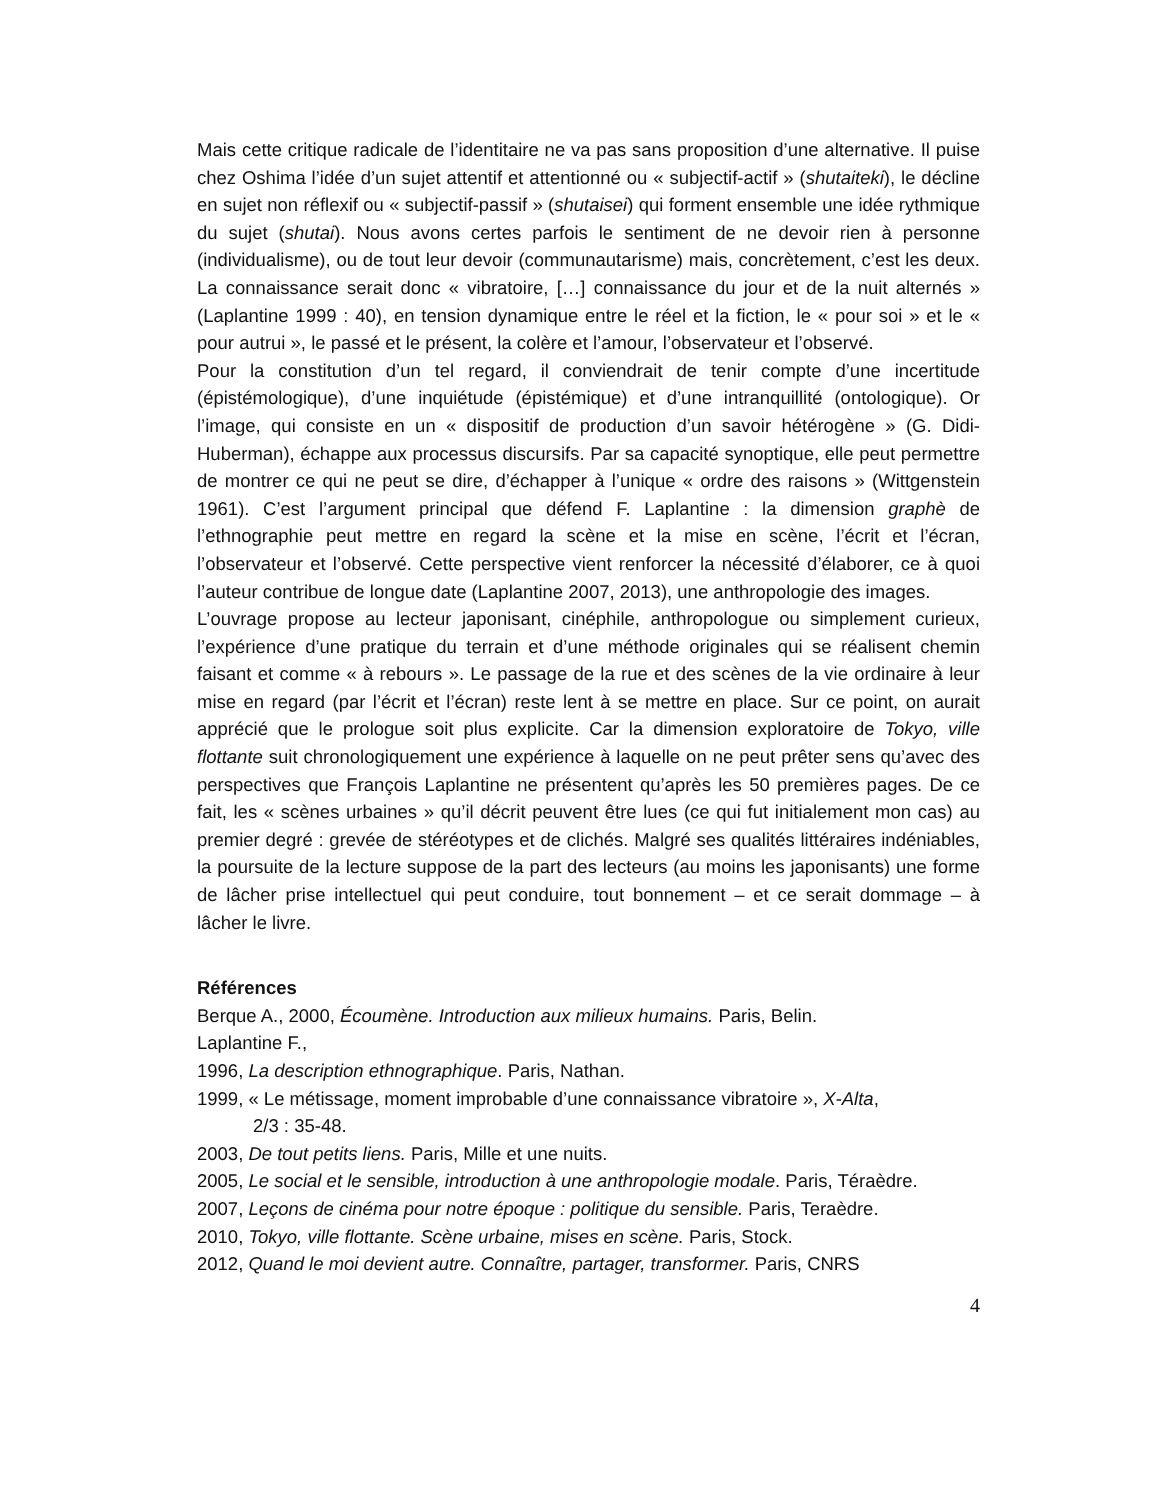Mais cette critique radicale de l’identitaire ne va pas sans proposition d’une alternative. Il puise chez Oshima l’idée d’un sujet attentif et attentionné ou « subjectif-actif » (shutaiteki), le décline en sujet non réflexif ou « subjectif-passif » (shutaisei) qui forment ensemble une idée rythmique du sujet (shutai). Nous avons certes parfois le sentiment de ne devoir rien à personne (individualisme), ou de tout leur devoir (communautarisme) mais, concrètement, c’est les deux. La connaissance serait donc « vibratoire, […] connaissance du jour et de la nuit alternés » (Laplantine 1999 : 40), en tension dynamique entre le réel et la fiction, le « pour soi » et le « pour autrui », le passé et le présent, la colère et l’amour, l’observateur et l’observé.
Pour la constitution d’un tel regard, il conviendrait de tenir compte d’une incertitude (épistémologique), d’une inquiétude (épistémique) et d’une intranquillité (ontologique). Or l’image, qui consiste en un « dispositif de production d’un savoir hétérogène » (G. Didi-Huberman), échappe aux processus discursifs. Par sa capacité synoptique, elle peut permettre de montrer ce qui ne peut se dire, d’échapper à l’unique « ordre des raisons » (Wittgenstein 1961). C’est l’argument principal que défend F. Laplantine : la dimension graphè de l’ethnographie peut mettre en regard la scène et la mise en scène, l’écrit et l’écran, l’observateur et l’observé. Cette perspective vient renforcer la nécessité d’élaborer, ce à quoi l’auteur contribue de longue date (Laplantine 2007, 2013), une anthropologie des images.
L’ouvrage propose au lecteur japonisant, cinéphile, anthropologue ou simplement curieux, l’expérience d’une pratique du terrain et d’une méthode originales qui se réalisent chemin faisant et comme « à rebours ». Le passage de la rue et des scènes de la vie ordinaire à leur mise en regard (par l’écrit et l’écran) reste lent à se mettre en place. Sur ce point, on aurait apprécié que le prologue soit plus explicite. Car la dimension exploratoire de Tokyo, ville flottante suit chronologiquement une expérience à laquelle on ne peut prêter sens qu’avec des perspectives que François Laplantine ne présentent qu’après les 50 premières pages. De ce fait, les « scènes urbaines » qu’il décrit peuvent être lues (ce qui fut initialement mon cas) au premier degré : grevée de stéréotypes et de clichés. Malgré ses qualités littéraires indéniables, la poursuite de la lecture suppose de la part des lecteurs (au moins les japonisants) une forme de lâcher prise intellectuel qui peut conduire, tout bonnement – et ce serait dommage – à lâcher le livre.
Références
Berque A., 2000, Écoumène. Introduction aux milieux humains. Paris, Belin.
Laplantine F.,
1996, La description ethnographique. Paris, Nathan.
1999, « Le métissage, moment improbable d’une connaissance vibratoire », X-Alta,
2/3 : 35-48.
2003, De tout petits liens. Paris, Mille et une nuits.
2005, Le social et le sensible, introduction à une anthropologie modale. Paris, Téraèdre.
2007, Leçons de cinéma pour notre époque : politique du sensible. Paris, Teraèdre.
2010, Tokyo, ville flottante. Scène urbaine, mises en scène. Paris, Stock.
2012, Quand le moi devient autre. Connaître, partager, transformer. Paris, CNRS
4